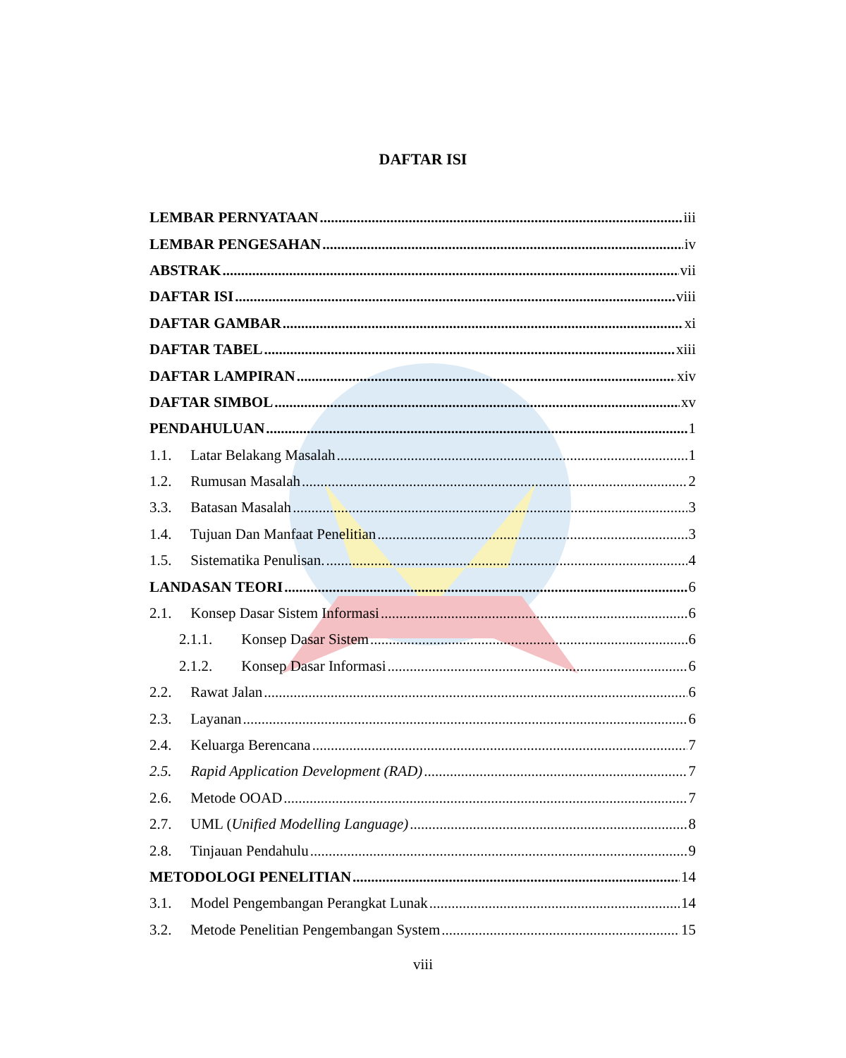DAFTAR ISI
LEMBAR PERNYATAAN iii
LEMBAR PENGESAHAN iv
ABSTRAK vii
DAFTAR ISI viii
DAFTAR GAMBAR xi
DAFTAR TABEL xiii
DAFTAR LAMPIRAN xiv
DAFTAR SIMBOL xv
PENDAHULUAN 1
1.1. Latar Belakang Masalah 1
1.2. Rumusan Masalah 2
3.3. Batasan Masalah 3
1.4. Tujuan Dan Manfaat Penelitian 3
1.5. Sistematika Penulisan. 4
LANDASAN TEORI 6
2.1. Konsep Dasar Sistem Informasi 6
2.1.1. Konsep Dasar Sistem 6
2.1.2. Konsep Dasar Informasi 6
2.2. Rawat Jalan 6
2.3. Layanan 6
2.4. Keluarga Berencana 7
2.5. Rapid Application Development (RAD) 7
2.6. Metode OOAD 7
2.7. UML (Unified Modelling Language) 8
2.8. Tinjauan Pendahulu 9
METODOLOGI PENELITIAN 14
3.1. Model Pengembangan Perangkat Lunak 14
3.2. Metode Penelitian Pengembangan System 15
viii